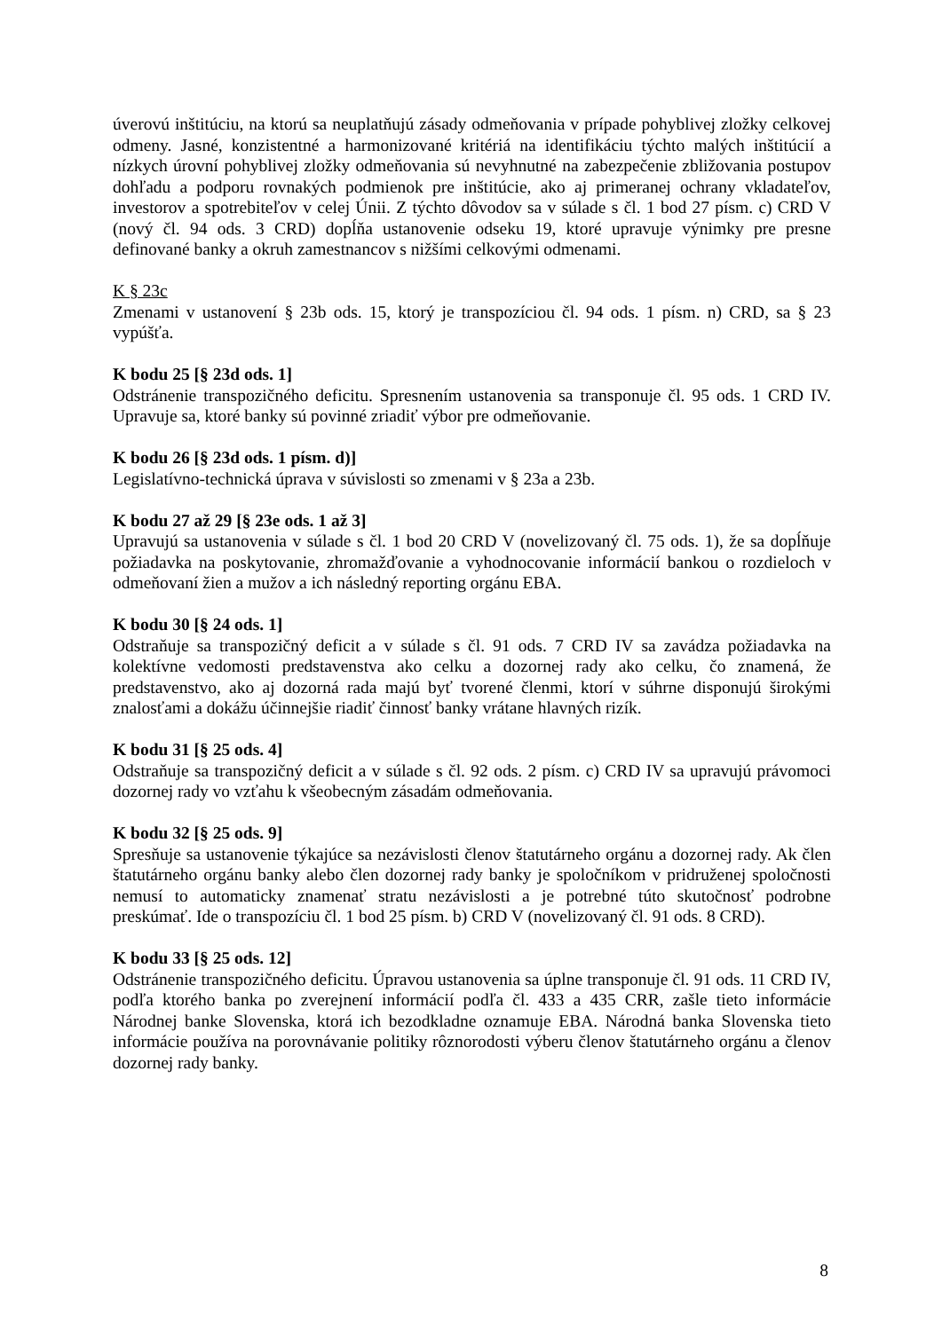úverovú inštitúciu, na ktorú sa neuplatňujú zásady odmeňovania v prípade pohyblivej zložky celkovej odmeny. Jasné, konzistentné a harmonizované kritériá na identifikáciu týchto malých inštitúcií a nízkych úrovní pohyblivej zložky odmeňovania sú nevyhnutné na zabezpečenie zbližovania postupov dohľadu a podporu rovnakých podmienok pre inštitúcie, ako aj primeranej ochrany vkladateľov, investorov a spotrebiteľov v celej Únii. Z týchto dôvodov sa v súlade s čl. 1 bod 27 písm. c) CRD V (nový čl. 94 ods. 3 CRD) dopĺňa ustanovenie odseku 19, ktoré upravuje výnimky pre presne definované banky a okruh zamestnancov s nižšími celkovými odmenami.
K § 23c
Zmenami v ustanovení § 23b ods. 15, ktorý je transpozíciou čl. 94 ods. 1 písm. n) CRD, sa § 23 vypúšťa.
K bodu 25 [§ 23d ods. 1]
Odstránenie transpozičného deficitu. Spresnením ustanovenia sa transponuje čl. 95 ods. 1 CRD IV. Upravuje sa, ktoré banky sú povinné zriadiť výbor pre odmeňovanie.
K bodu 26 [§ 23d ods. 1 písm. d)]
Legislatívno-technická úprava v súvislosti so zmenami v § 23a a 23b.
K bodu 27 až 29 [§ 23e ods. 1 až 3]
Upravujú sa ustanovenia v súlade s čl. 1 bod 20 CRD V (novelizovaný čl. 75 ods. 1), že sa dopĺňuje požiadavka na poskytovanie, zhromažďovanie a vyhodnocovanie informácií bankou o rozdieloch v odmeňovaní žien a mužov a ich následný reporting orgánu EBA.
K bodu 30 [§ 24 ods. 1]
Odstraňuje sa transpozičný deficit a v súlade s čl. 91 ods. 7 CRD IV sa zavádza požiadavka na kolektívne vedomosti predstavenstva ako celku a dozornej rady ako celku, čo znamená, že predstavenstvo, ako aj dozorná rada majú byť tvorené členmi, ktorí v súhrne disponujú širokými znalosťami a dokážu účinnejšie riadiť činnosť banky vrátane hlavných rizík.
K bodu 31 [§ 25 ods. 4]
Odstraňuje sa transpozičný deficit a v súlade s čl. 92 ods. 2 písm. c) CRD IV sa upravujú právomoci dozornej rady vo vzťahu k všeobecným zásadám odmeňovania.
K bodu 32 [§ 25 ods. 9]
Spresňuje sa ustanovenie týkajúce sa nezávislosti členov štatutárneho orgánu a dozornej rady. Ak člen štatutárneho orgánu banky alebo člen dozornej rady banky je spoločníkom v pridruženej spoločnosti nemusí to automaticky znamenať stratu nezávislosti a je potrebné túto skutočnosť podrobne preskúmať. Ide o transpozíciu čl. 1 bod 25 písm. b) CRD V (novelizovaný čl. 91 ods. 8 CRD).
K bodu 33 [§ 25 ods. 12]
Odstránenie transpozičného deficitu. Úpravou ustanovenia sa úplne transponuje čl. 91 ods. 11 CRD IV, podľa ktorého banka po zverejnení informácií podľa čl. 433 a 435 CRR, zašle tieto informácie Národnej banke Slovenska, ktorá ich bezodkladne oznamuje EBA. Národná banka Slovenska tieto informácie používa na porovnávanie politiky rôznorodosti výberu členov štatutárneho orgánu a členov dozornej rady banky.
8